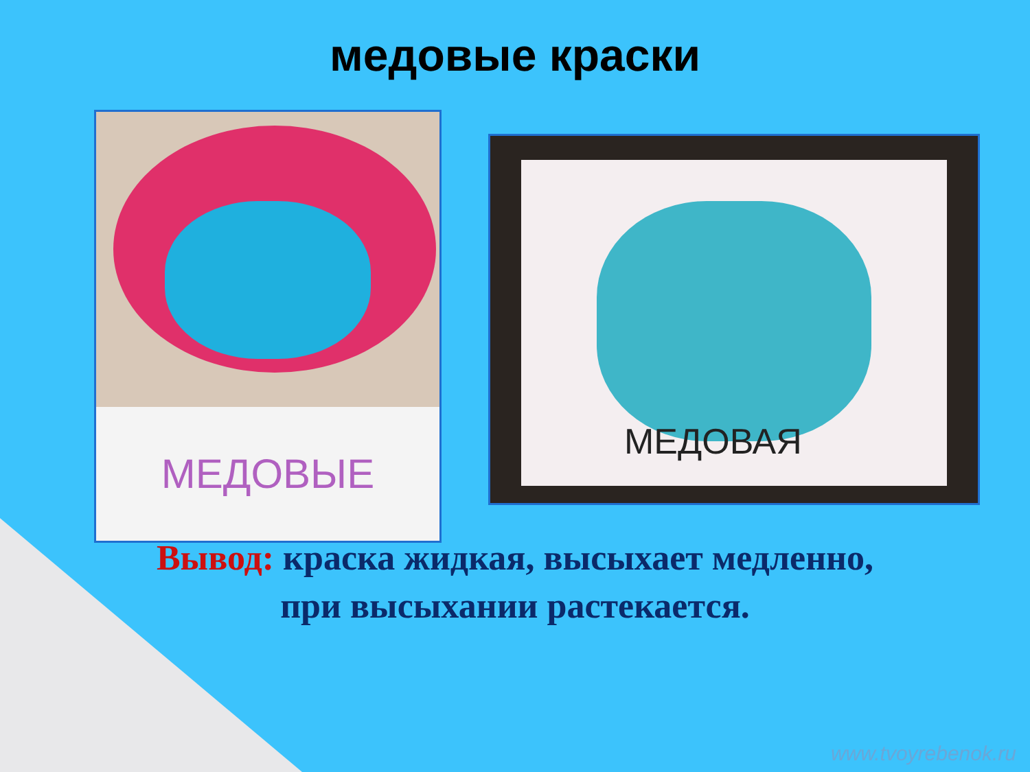медовые краски
МЕДОВЫЕ
МЕДОВАЯ
Вывод: краска жидкая, высыхает медленно,
при высыхании растекается.
www.tvoyrebenok.ru